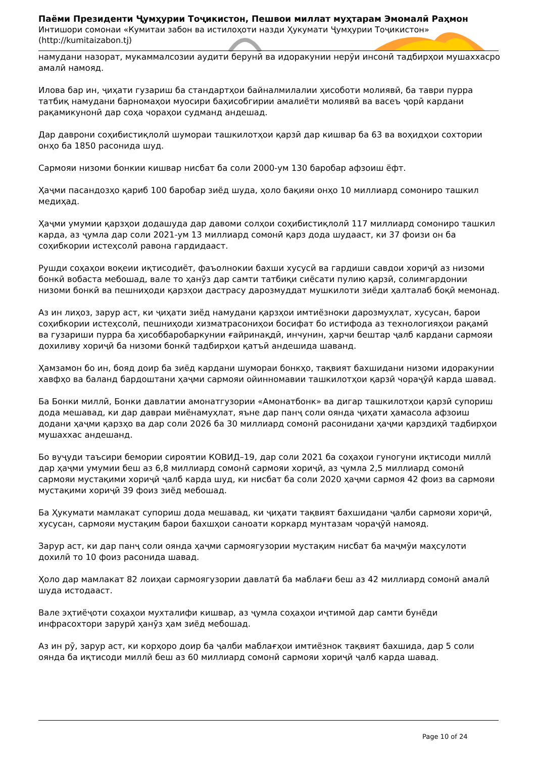Паёми Президенти Ҷумҳурии Тоҷикистон, Пешвои миллат муҳтарам Эмомалӣ Раҳмон
Интишори сомонаи «Кумитаи забон ва истилоҳоти назди Ҳукумати Ҷумҳурии Тоҷикистон»
(http://kumitaizabon.tj)
намудани назорат, мукаммалсозии аудити берунӣ ва идоракунии нерӯи инсонӣ тадбирҳои мушаххасро амалӣ намояд.
Илова бар ин, ҷиҳати гузариш ба стандартҳои байналмилалии ҳисоботи молиявӣ, ба таври пурра татбиқ намудани барномаҳои муосири баҳисобгирии амалиёти молиявӣ ва васеъ ҷорӣ кардани рақамикунонӣ дар соҳа чораҳои судманд андешад.
Дар даврони соҳибистиқлолӣ шумораи ташкилотҳои қарзӣ дар кишвар ба 63 ва воҳидҳои сохтории онҳо ба 1850 расонида шуд.
Сармояи низоми бонкии кишвар нисбат ба соли 2000-ум 130 баробар афзоиш ёфт.
Ҳаҷми пасандозҳо қариб 100 баробар зиёд шуда, ҳоло бақияи онҳо 10 миллиард сомониро ташкил медиҳад.
Ҳаҷми умумии қарзҳои додашуда дар давоми солҳои соҳибистиқлолӣ 117 миллиард сомониро ташкил карда, аз ҷумла дар соли 2021-ум 13 миллиард сомонӣ қарз дода шудааст, ки 37 фоизи он ба соҳибкории истеҳсолӣ равона гардидааст.
Рушди соҳаҳои воқеии иқтисодиёт, фаъолнокии бахши хусусӣ ва гардиши савдои хориҷӣ аз низоми бонкӣ вобаста мебошад, вале то ҳанӯз дар самти татбиқи сиёсати пулию қарзӣ, солимгардонии низоми бонкӣ ва пешниҳоди қарзҳои дастрасу дарозмуддат мушкилоти зиёди ҳалталаб боқӣ мемонад.
Аз ин лиҳоз, зарур аст, ки ҷиҳати зиёд намудани қарзҳои имтиёзноки дарозмуҳлат, хусусан, барои соҳибкории истеҳсолӣ, пешниҳоди хизматрасониҳои босифат бо истифода аз технологияҳои рақамӣ ва гузариши пурра ба ҳисоббаробаркунии ғайринақдӣ, инчунин, ҳарчи бештар ҷалб кардани сармояи дохиливу хориҷӣ ба низоми бонкӣ тадбирҳои қатъӣ андешида шаванд.
Ҳамзамон бо ин, бояд доир ба зиёд кардани шумораи бонкҳо, тақвият бахшидани низоми идоракунии хавфҳо ва баланд бардоштани ҳаҷми сармояи ойинномавии ташкилотҳои қарзӣ чораҷӯӣ карда шавад.
Ба Бонки миллӣ, Бонки давлатии амонатгузории «Амонатбонк» ва дигар ташкилотҳои қарзӣ супориш дода мешавад, ки дар давраи миёнамуҳлат, яъне дар панҷ соли оянда ҷиҳати ҳамасола афзоиш додани ҳаҷми қарзҳо ва дар соли 2026 ба 30 миллиард сомонӣ расонидани ҳаҷми қарздиҳӣ тадбирҳои мушаххас андешанд.
Бо вуҷуди таъсири бемории сироятии КОВИД–19, дар соли 2021 ба соҳаҳои гуногуни иқтисоди миллӣ дар ҳаҷми умумии беш аз 6,8 миллиард сомонӣ сармояи хориҷӣ, аз ҷумла 2,5 миллиард сомонӣ сармояи мустақими хориҷӣ ҷалб карда шуд, ки нисбат ба соли 2020 ҳаҷми сармоя 42 фоиз ва сармояи мустақими хориҷӣ 39 фоиз зиёд мебошад.
Ба Ҳукумати мамлакат супориш дода мешавад, ки ҷиҳати тақвият бахшидани ҷалби сармояи хориҷӣ, хусусан, сармояи мустақим барои бахшҳои саноати коркард мунтазам чораҷӯӣ намояд.
Зарур аст, ки дар панҷ соли оянда ҳаҷми сармоягузории мустақим нисбат ба маҷмӯи маҳсулоти дохилӣ то 10 фоиз расонида шавад.
Ҳоло дар мамлакат 82 лоиҳаи сармоягузории давлатӣ ба маблағи беш аз 42 миллиард сомонӣ амалӣ шуда истодааст.
Вале эҳтиёҷоти соҳаҳои мухталифи кишвар, аз ҷумла соҳаҳои иҷтимоӣ дар самти бунёди инфрасохтори зарурӣ ҳанӯз ҳам зиёд мебошад.
Аз ин рӯ, зарур аст, ки корҳоро доир ба ҷалби маблағҳои имтиёзнок тақвият бахшида, дар 5 соли оянда ба иқтисоди миллӣ беш аз 60 миллиард сомонӣ сармояи хориҷӣ ҷалб карда шавад.
Page 10 of 24